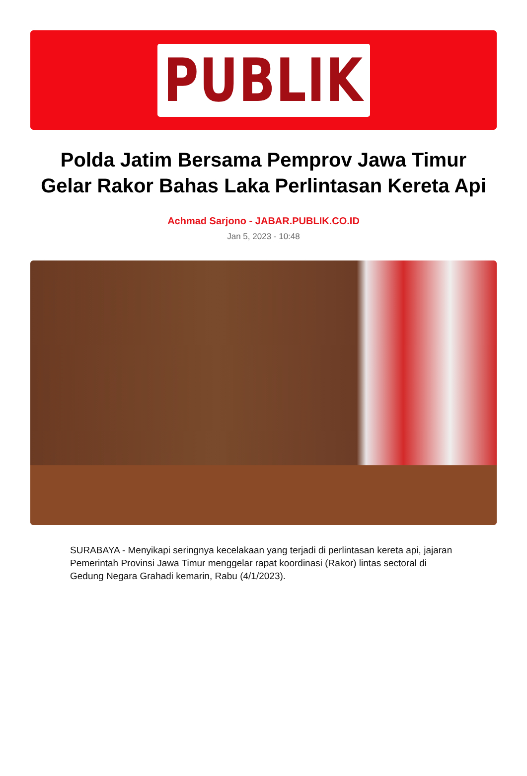PUBLIK
Polda Jatim Bersama Pemprov Jawa Timur Gelar Rakor Bahas Laka Perlintasan Kereta Api
Achmad Sarjono - JABAR.PUBLIK.CO.ID
Jan 5, 2023 - 10:48
SURABAYA - Menyikapi seringnya kecelakaan yang terjadi di perlintasan kereta api, jajaran Pemerintah Provinsi Jawa Timur menggelar rapat koordinasi (Rakor) lintas sectoral di Gedung Negara Grahadi kemarin, Rabu (4/1/2023).